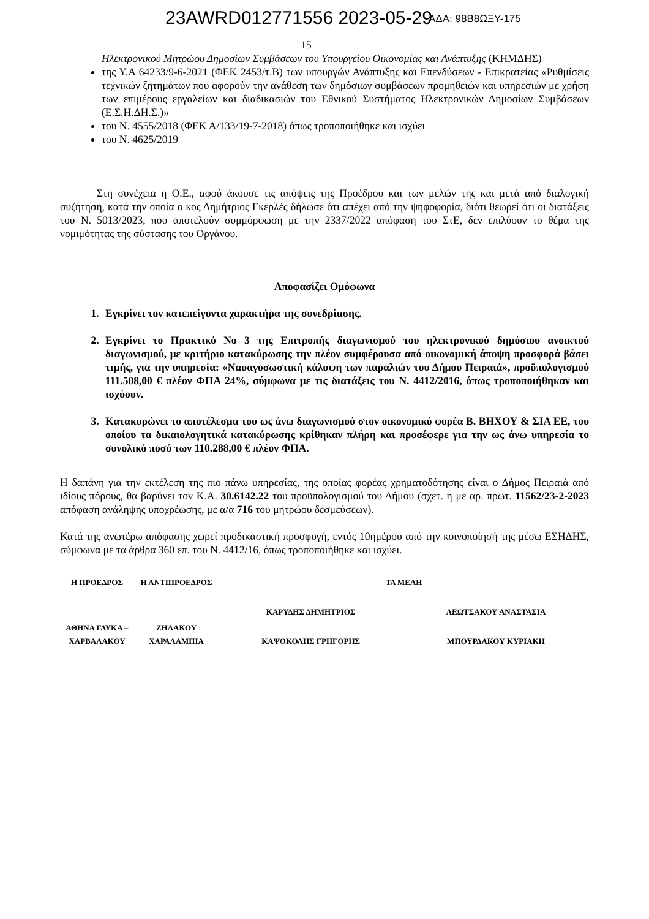23AWRD012771556 2023-05-29 ΑΔΑ: 98Β8ΩΞΥ-175
15
Ηλεκτρονικού Μητρώου Δημοσίων Συμβάσεων του Υπουργείου Οικονομίας και Ανάπτυξης (ΚΗΜΔΗΣ)
της Υ.Α 64233/9-6-2021 (ΦΕΚ 2453/τ.Β) των υπουργών Ανάπτυξης και Επενδύσεων - Επικρατείας «Ρυθμίσεις τεχνικών ζητημάτων που αφορούν την ανάθεση των δημόσιων συμβάσεων προμηθειών και υπηρεσιών με χρήση των επιμέρους εργαλείων και διαδικασιών του Εθνικού Συστήματος Ηλεκτρονικών Δημοσίων Συμβάσεων (Ε.Σ.Η.ΔΗ.Σ.)»
του Ν. 4555/2018 (ΦΕΚ Α/133/19-7-2018) όπως τροποποιήθηκε και ισχύει
του Ν. 4625/2019
Στη συνέχεια η Ο.Ε., αφού άκουσε τις απόψεις της Προέδρου και των μελών της και μετά από διαλογική συζήτηση, κατά την οποία ο κος Δημήτριος Γκερλές δήλωσε ότι απέχει από την ψηφοφορία, διότι θεωρεί ότι οι διατάξεις του Ν. 5013/2023, που αποτελούν συμμόρφωση με την 2337/2022 απόφαση του ΣτΕ, δεν επιλύουν το θέμα της νομιμότητας της σύστασης του Οργάνου.
Αποφασίζει Ομόφωνα
1. Εγκρίνει τον κατεπείγοντα χαρακτήρα της συνεδρίασης.
2. Εγκρίνει το Πρακτικό Νο 3 της Επιτροπής διαγωνισμού του ηλεκτρονικού δημόσιου ανοικτού διαγωνισμού, με κριτήριο κατακύρωσης την πλέον συμφέρουσα από οικονομική άποψη προσφορά βάσει τιμής, για την υπηρεσία: «Ναυαγοσωστική κάλυψη των παραλιών του Δήμου Πειραιά», προϋπολογισμού 111.508,00 € πλέον ΦΠΑ 24%, σύμφωνα με τις διατάξεις του Ν. 4412/2016, όπως τροποποιήθηκαν και ισχύουν.
3. Κατακυρώνει το αποτέλεσμα του ως άνω διαγωνισμού στον οικονομικό φορέα Β. ΒΗΧΟΥ & ΣΙΑ ΕΕ, του οποίου τα δικαιολογητικά κατακύρωσης κρίθηκαν πλήρη και προσέφερε για την ως άνω υπηρεσία το συνολικό ποσό των 110.288,00 € πλέον ΦΠΑ.
Η δαπάνη για την εκτέλεση της πιο πάνω υπηρεσίας, της οποίας φορέας χρηματοδότησης είναι ο Δήμος Πειραιά από ιδίους πόρους, θα βαρύνει τον Κ.Α. 30.6142.22 του προϋπολογισμού του Δήμου (σχετ. η με αρ. πρωτ. 11562/23-2-2023 απόφαση ανάληψης υποχρέωσης, με α/α 716 του μητρώου δεσμεύσεων).
Κατά της ανωτέρω απόφασης χωρεί προδικαστική προσφυγή, εντός 10ημέρου από την κοινοποίησή της μέσω ΕΣΗΔΗΣ, σύμφωνα με τα άρθρα 360 επ. του Ν. 4412/16, όπως τροποποιήθηκε και ισχύει.
| Η ΠΡΟΕΔΡΟΣ | Η ΑΝΤΙΠΡΟΕΔΡΟΣ | ΤΑ ΜΕΛΗ | |
| | | ΚΑΡΥΔΗΣ ΔΗΜΗΤΡΙΟΣ | ΛΕΩΤΣΑΚΟΥ ΑΝΑΣΤΑΣΙΑ |
| ΑΘΗΝΑ ΓΛΥΚΑ – ΧΑΡΒΑΛΑΚΟΥ | ΖΗΛΑΚΟΥ ΧΑΡΑΛΑΜΠΙΑ | ΚΑΨΟΚΟΛΗΣ ΓΡΗΓΟΡΗΣ | ΜΠΟΥΡΔΑΚΟΥ ΚΥΡΙΑΚΗ |